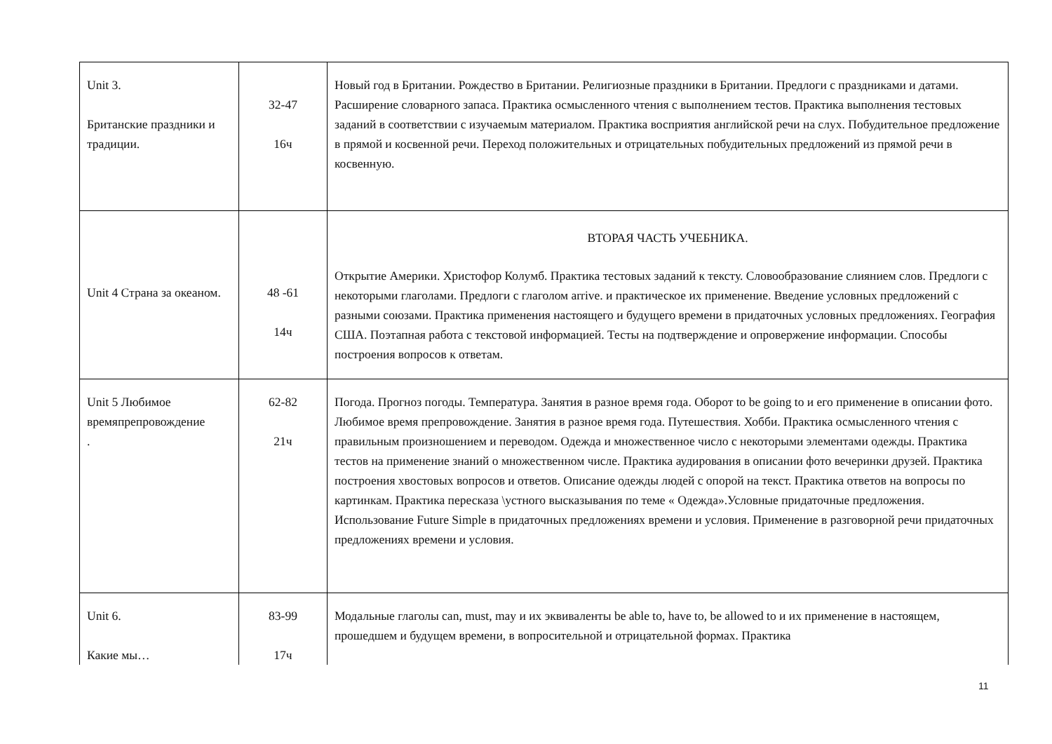| Unit 3. Британские праздники и традиции. | 32-47 16ч | Новый год в Британии. Рождество в Британии. Религиозные праздники в Британии. Предлоги с праздниками и датами. Расширение словарного запаса. Практика осмысленного чтения с выполнением тестов. Практика выполнения тестовых заданий в соответствии с изучаемым материалом. Практика восприятия английской речи на слух. Побудительное предложение в прямой и косвенной речи. Переход положительных и отрицательных побудительных предложений из прямой речи в косвенную. |
| Unit 4 Страна за океаном. | 48 -61 14ч | ВТОРАЯ ЧАСТЬ УЧЕБНИКА. Открытие Америки. Христофор Колумб. Практика тестовых заданий к тексту. Словообразование слиянием слов. Предлоги с некоторыми глаголами. Предлоги с глаголом arrive. и практическое их применение. Введение условных предложений с разными союзами. Практика применения настоящего и будущего времени в придаточных условных предложениях. География США. Поэтапная работа с текстовой информацией. Тесты на подтверждение и опровержение информации. Способы построения вопросов к ответам. |
| Unit 5 Любимое времяпрепровождение . | 62-82 21ч | Погода. Прогноз погоды. Температура. Занятия в разное время года. Оборот to be going to и его применение в описании фото. Любимое время препровождение. Занятия в разное время года. Путешествия. Хобби. Практика осмысленного чтения с правильным произношением и переводом. Одежда и множественное число с некоторыми элементами одежды. Практика тестов на применение знаний о множественном числе. Практика аудирования в описании фото вечеринки друзей. Практика построения хвостовых вопросов и ответов. Описание одежды людей с опорой на текст. Практика ответов на вопросы по картинкам. Практика пересказа \устного высказывания по теме « Одежда».Условные придаточные предложения. Использование Future Simple в придаточных предложениях времени и условия. Применение в разговорной речи придаточных предложениях времени и условия. |
| Unit 6. Какие мы… | 83-99 17ч | Модальные глаголы can, must, may и их эквиваленты be able to, have to, be allowed to и их применение в настоящем, прошедшем и будущем времени, в вопросительной и отрицательной формах. Практика |
11